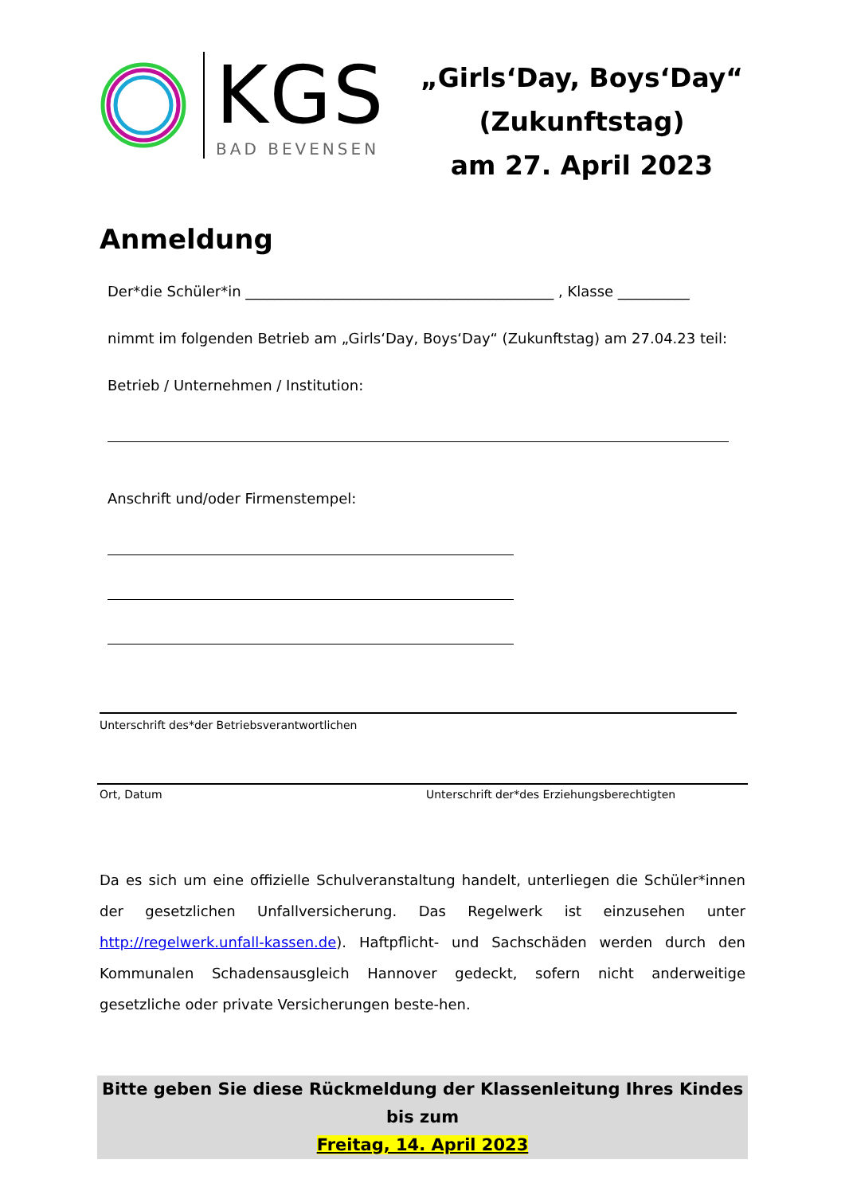KGS
BAD BEVENSEN
„Girls‘Day, Boys‘Day“
(Zukunftstag)
am 27. April 2023
Anmeldung
Der*die Schüler*in ___________________________________________ , Klasse __________
nimmt im folgenden Betrieb am „Girls‘Day, Boys‘Day“ (Zukunftstag) am 27.04.23 teil:
Betrieb / Unternehmen / Institution:
Anschrift und/oder Firmenstempel:
Unterschrift des*der Betriebsverantwortlichen
Ort, Datum Unterschrift der*des Erziehungsberechtigten
Da es sich um eine offizielle Schulveranstaltung handelt, unterliegen die Schüler*innen der gesetzlichen Unfallversicherung. Das Regelwerk ist einzusehen unter http://regelwerk.unfall-kassen.de). Haftpflicht- und Sachschäden werden durch den Kommunalen Schadensausgleich Hannover gedeckt, sofern nicht anderweitige gesetzliche oder private Versicherungen beste-hen.
Bitte geben Sie diese Rückmeldung der Klassenleitung Ihres Kindes bis zum
Freitag, 14. April 2023